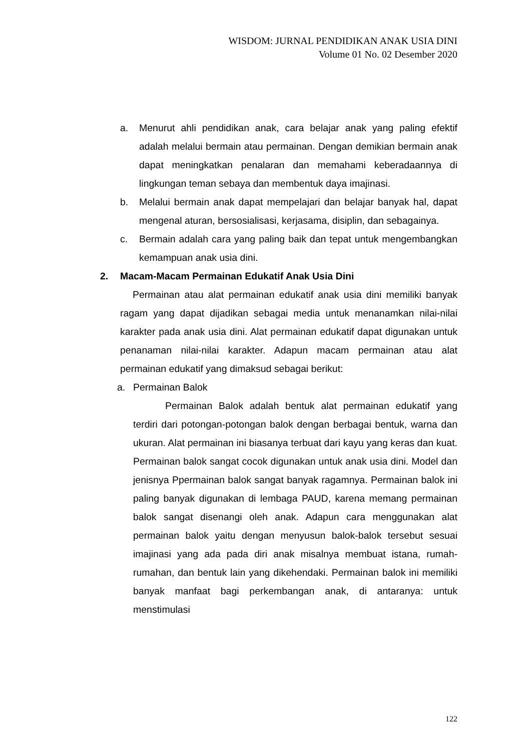WISDOM: JURNAL PENDIDIKAN ANAK USIA DINI
Volume 01 No. 02 Desember 2020
a. Menurut ahli pendidikan anak, cara belajar anak yang paling efektif adalah melalui bermain atau permainan. Dengan demikian bermain anak dapat meningkatkan penalaran dan memahami keberadaannya di lingkungan teman sebaya dan membentuk daya imajinasi.
b. Melalui bermain anak dapat mempelajari dan belajar banyak hal, dapat mengenal aturan, bersosialisasi, kerjasama, disiplin, dan sebagainya.
c. Bermain adalah cara yang paling baik dan tepat untuk mengembangkan kemampuan anak usia dini.
2. Macam-Macam Permainan Edukatif Anak Usia Dini
Permainan atau alat permainan edukatif anak usia dini memiliki banyak ragam yang dapat dijadikan sebagai media untuk menanamkan nilai-nilai karakter pada anak usia dini. Alat permainan edukatif dapat digunakan untuk penanaman nilai-nilai karakter. Adapun macam permainan atau alat permainan edukatif yang dimaksud sebagai berikut:
a. Permainan Balok
Permainan Balok adalah bentuk alat permainan edukatif yang terdiri dari potongan-potongan balok dengan berbagai bentuk, warna dan ukuran. Alat permainan ini biasanya terbuat dari kayu yang keras dan kuat. Permainan balok sangat cocok digunakan untuk anak usia dini. Model dan jenisnya Ppermainan balok sangat banyak ragamnya. Permainan balok ini paling banyak digunakan di lembaga PAUD, karena memang permainan balok sangat disenangi oleh anak. Adapun cara menggunakan alat permainan balok yaitu dengan menyusun balok-balok tersebut sesuai imajinasi yang ada pada diri anak misalnya membuat istana, rumah-rumahan, dan bentuk lain yang dikehendaki. Permainan balok ini memiliki banyak manfaat bagi perkembangan anak, di antaranya: untuk menstimulasi
122